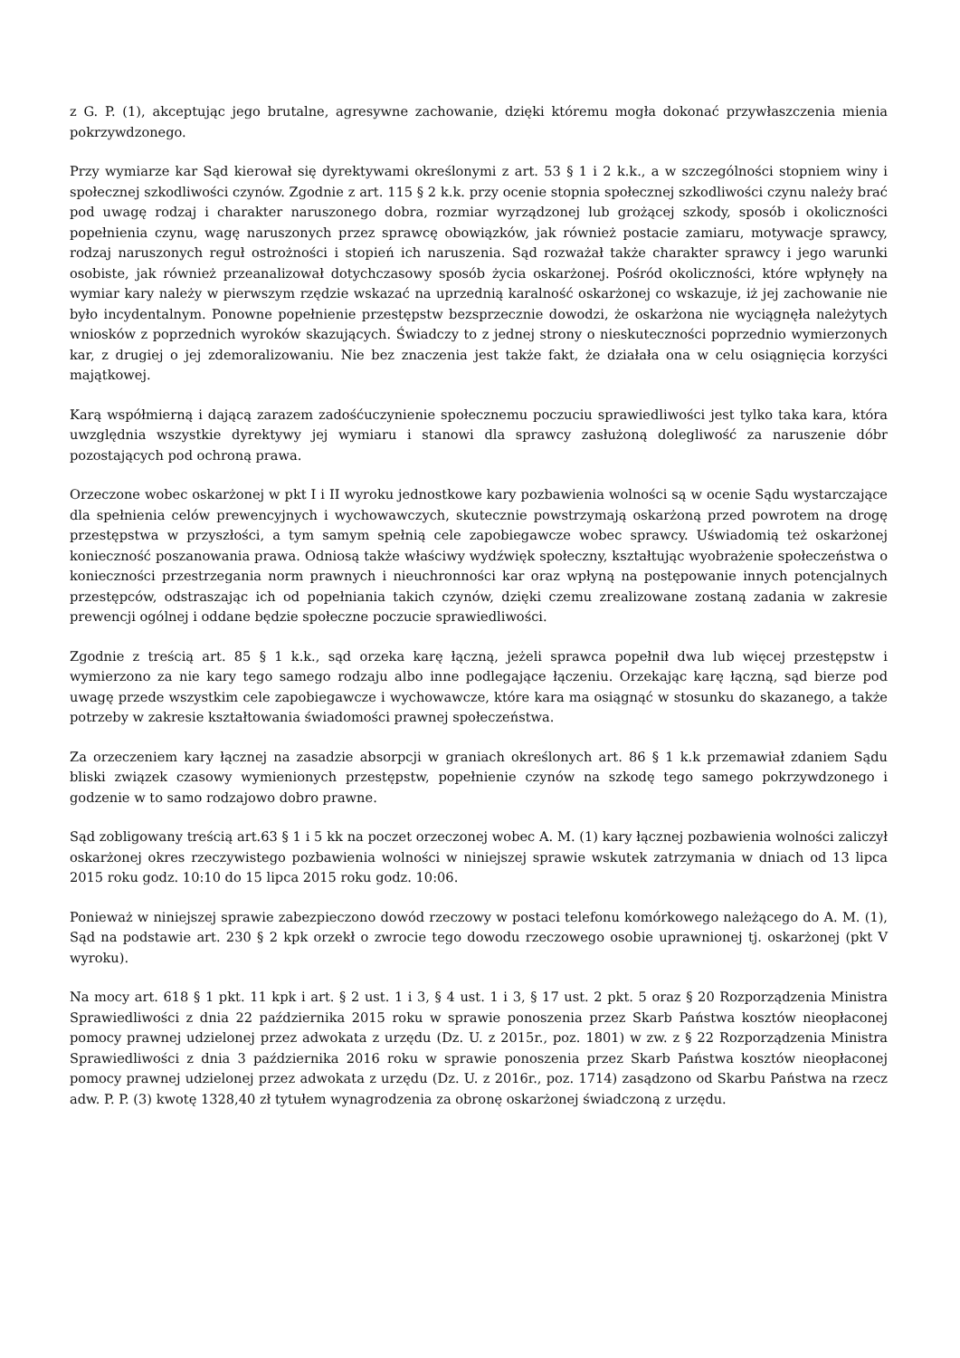z G. P. (1), akceptując jego brutalne, agresywne zachowanie, dzięki któremu mogła dokonać przywłaszczenia mienia pokrzywdzonego.
Przy wymiarze kar Sąd kierował się dyrektywami określonymi z art. 53 § 1 i 2 k.k., a w szczególności stopniem winy i społecznej szkodliwości czynów. Zgodnie z art. 115 § 2 k.k. przy ocenie stopnia społecznej szkodliwości czynu należy brać pod uwagę rodzaj i charakter naruszonego dobra, rozmiar wyrządzonej lub grożącej szkody, sposób i okoliczności popełnienia czynu, wagę naruszonych przez sprawcę obowiązków, jak również postacie zamiaru, motywacje sprawcy, rodzaj naruszonych reguł ostrożności i stopień ich naruszenia. Sąd rozważał także charakter sprawcy i jego warunki osobiste, jak również przeanalizował dotychczasowy sposób życia oskarżonej. Pośród okoliczności, które wpłynęły na wymiar kary należy w pierwszym rzędzie wskazać na uprzednią karalność oskarżonej co wskazuje, iż jej zachowanie nie było incydentalnym. Ponowne popełnienie przestępstw bezsprzecznie dowodzi, że oskarżona nie wyciągnęła należytych wniosków z poprzednich wyroków skazujących. Świadczy to z jednej strony o nieskuteczności poprzednio wymierzonych kar, z drugiej o jej zdemoralizowaniu. Nie bez znaczenia jest także fakt, że działała ona w celu osiągnięcia korzyści majątkowej.
Karą współmierną i dającą zarazem zadośćuczynienie społecznemu poczuciu sprawiedliwości jest tylko taka kara, która uwzględnia wszystkie dyrektywy jej wymiaru i stanowi dla sprawcy zasłużoną dolegliwość za naruszenie dóbr pozostających pod ochroną prawa.
Orzeczone wobec oskarżonej w pkt I i II wyroku jednostkowe kary pozbawienia wolności są w ocenie Sądu wystarczające dla spełnienia celów prewencyjnych i wychowawczych, skutecznie powstrzymają oskarżoną przed powrotem na drogę przestępstwa w przyszłości, a tym samym spełnią cele zapobiegawcze wobec sprawcy. Uświadomią też oskarżonej konieczność poszanowania prawa. Odniosą także właściwy wydźwięk społeczny, kształtując wyobrażenie społeczeństwa o konieczności przestrzegania norm prawnych i nieuchronności kar oraz wpłyną na postępowanie innych potencjalnych przestępców, odstraszając ich od popełniania takich czynów, dzięki czemu zrealizowane zostaną zadania w zakresie prewencji ogólnej i oddane będzie społeczne poczucie sprawiedliwości.
Zgodnie z treścią art. 85 § 1 k.k., sąd orzeka karę łączną, jeżeli sprawca popełnił dwa lub więcej przestępstw i wymierzono za nie kary tego samego rodzaju albo inne podlegające łączeniu. Orzekając karę łączną, sąd bierze pod uwagę przede wszystkim cele zapobiegawcze i wychowawcze, które kara ma osiągnąć w stosunku do skazanego, a także potrzeby w zakresie kształtowania świadomości prawnej społeczeństwa.
Za orzeczeniem kary łącznej na zasadzie absorpcji w graniach określonych art. 86 § 1 k.k przemawiał zdaniem Sądu bliski związek czasowy wymienionych przestępstw, popełnienie czynów na szkodę tego samego pokrzywdzonego i godzenie w to samo rodzajowo dobro prawne.
Sąd zobligowany treścią art.63 § 1 i 5 kk na poczet orzeczonej wobec A. M. (1) kary łącznej pozbawienia wolności zaliczył oskarżonej okres rzeczywistego pozbawienia wolności w niniejszej sprawie wskutek zatrzymania w dniach od 13 lipca 2015 roku godz. 10:10 do 15 lipca 2015 roku godz. 10:06.
Ponieważ w niniejszej sprawie zabezpieczono dowód rzeczowy w postaci telefonu komórkowego należącego do A. M. (1), Sąd na podstawie art. 230 § 2 kpk orzekł o zwrocie tego dowodu rzeczowego osobie uprawnionej tj. oskarżonej (pkt V wyroku).
Na mocy art. 618 § 1 pkt. 11 kpk i art. § 2 ust. 1 i 3, § 4 ust. 1 i 3, § 17 ust. 2 pkt. 5 oraz § 20 Rozporządzenia Ministra Sprawiedliwości z dnia 22 października 2015 roku w sprawie ponoszenia przez Skarb Państwa kosztów nieopłaconej pomocy prawnej udzielonej przez adwokata z urzędu (Dz. U. z 2015r., poz. 1801) w zw. z § 22 Rozporządzenia Ministra Sprawiedliwości z dnia 3 października 2016 roku w sprawie ponoszenia przez Skarb Państwa kosztów nieopłaconej pomocy prawnej udzielonej przez adwokata z urzędu (Dz. U. z 2016r., poz. 1714) zasądzono od Skarbu Państwa na rzecz adw. P. P. (3) kwotę 1328,40 zł tytułem wynagrodzenia za obronę oskarżonej świadczoną z urzędu.